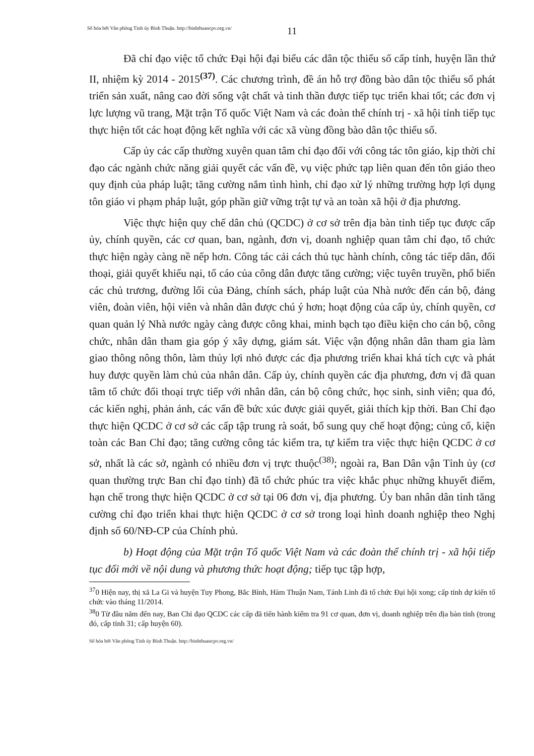Số hóa bởi Văn phòng Tỉnh ủy Bình Thuận. http://binhthuancpv.org.vn/
11
Đã chỉ đạo việc tổ chức Đại hội đại biểu các dân tộc thiểu số cấp tỉnh, huyện lần thứ II, nhiệm kỳ 2014 - 2015<sup>(37)</sup>. Các chương trình, đề án hỗ trợ đồng bào dân tộc thiểu số phát triển sản xuất, nâng cao đời sống vật chất và tinh thần được tiếp tục triển khai tốt; các đơn vị lực lượng vũ trang, Mặt trận Tổ quốc Việt Nam và các đoàn thể chính trị - xã hội tỉnh tiếp tục thực hiện tốt các hoạt động kết nghĩa với các xã vùng đồng bào dân tộc thiểu số.
Cấp ủy các cấp thường xuyên quan tâm chỉ đạo đối với công tác tôn giáo, kịp thời chỉ đạo các ngành chức năng giải quyết các vấn đề, vụ việc phức tạp liên quan đến tôn giáo theo quy định của pháp luật; tăng cường nắm tình hình, chỉ đạo xử lý những trường hợp lợi dụng tôn giáo vi phạm pháp luật, góp phần giữ vững trật tự và an toàn xã hội ở địa phương.
Việc thực hiện quy chế dân chủ (QCDC) ở cơ sở trên địa bàn tỉnh tiếp tục được cấp ủy, chính quyền, các cơ quan, ban, ngành, đơn vị, doanh nghiệp quan tâm chỉ đạo, tổ chức thực hiện ngày càng nề nếp hơn. Công tác cải cách thủ tục hành chính, công tác tiếp dân, đối thoại, giải quyết khiếu nại, tố cáo của công dân được tăng cường; việc tuyên truyền, phổ biến các chủ trương, đường lối của Đảng, chính sách, pháp luật của Nhà nước đến cán bộ, đảng viên, đoàn viên, hội viên và nhân dân được chú ý hơn; hoạt động của cấp ủy, chính quyền, cơ quan quản lý Nhà nước ngày càng được công khai, minh bạch tạo điều kiện cho cán bộ, công chức, nhân dân tham gia góp ý xây dựng, giám sát. Việc vận động nhân dân tham gia làm giao thông nông thôn, làm thủy lợi nhỏ được các địa phương triển khai khá tích cực và phát huy được quyền làm chủ của nhân dân. Cấp ủy, chính quyền các địa phương, đơn vị đã quan tâm tổ chức đối thoại trực tiếp với nhân dân, cán bộ công chức, học sinh, sinh viên; qua đó, các kiến nghị, phản ánh, các vấn đề bức xúc được giải quyết, giải thích kịp thời. Ban Chỉ đạo thực hiện QCDC ở cơ sở các cấp tập trung rà soát, bổ sung quy chế hoạt động; củng cố, kiện toàn các Ban Chỉ đạo; tăng cường công tác kiểm tra, tự kiểm tra việc thực hiện QCDC ở cơ sở, nhất là các sở, ngành có nhiều đơn vị trực thuộc<sup>(38)</sup>; ngoài ra, Ban Dân vận Tỉnh ủy (cơ quan thường trực Ban chỉ đạo tỉnh) đã tổ chức phúc tra việc khắc phục những khuyết điểm, hạn chế trong thực hiện QCDC ở cơ sở tại 06 đơn vị, địa phương. Ủy ban nhân dân tỉnh tăng cường chỉ đạo triển khai thực hiện QCDC ở cơ sở trong loại hình doanh nghiệp theo Nghị định số 60/NĐ-CP của Chính phủ.
b) Hoạt động của Mặt trận Tổ quốc Việt Nam và các đoàn thể chính trị - xã hội tiếp tục đổi mới về nội dung và phương thức hoạt động; tiếp tục tập hợp,
<sup>37</sup> 0 Hiện nay, thị xã La Gi và huyện Tuy Phong, Bắc Bình, Hàm Thuận Nam, Tánh Linh đã tổ chức Đại hội xong; cấp tỉnh dự kiến tổ chức vào tháng 11/2014.
<sup>38</sup> 0 Từ đầu năm đến nay, Ban Chỉ đạo QCDC các cấp đã tiến hành kiểm tra 91 cơ quan, đơn vị, doanh nghiệp trên địa bàn tỉnh (trong đó, cấp tỉnh 31; cấp huyện 60).
Số hóa bởi Văn phòng Tỉnh ủy Bình Thuận. http://binhthuancpv.org.vn/